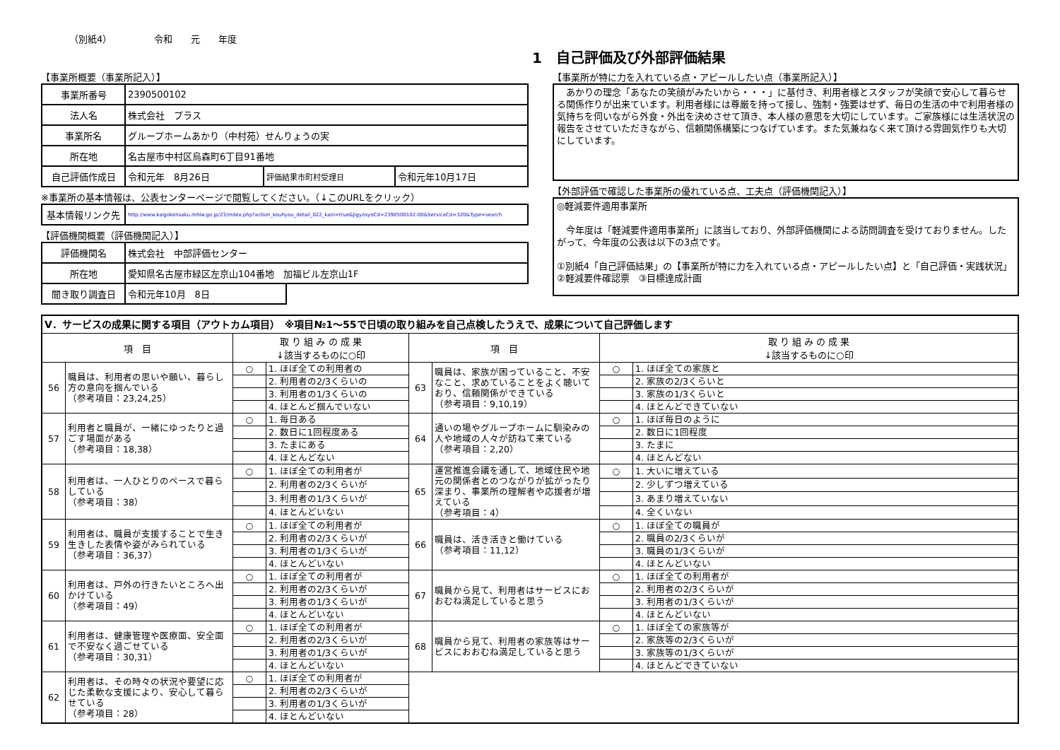（別紙4） 令和　　元　　年度
1　自己評価及び外部評価結果
【事業所概要（事業所記入）】
| 事業所番号 | 2390500102 | | |
| 法人名 | 株式会社 プラス | | |
| 事業所名 | グループホームあかり（中村苑）せんりょうの実 | | |
| 所在地 | 名古屋市中村区烏森町6丁目91番地 | | |
| 自己評価作成日 | 令和元年 8月26日 | 評価結果市町村受理日 | 令和元年10月17日 |
※事業所の基本情報は、公表センターページで閲覧してください。（↓このURLをクリック）
| 基本情報リンク先 | http://www.kaigokensaku.mhlw.go.jp/23/index.php?action_kouhyou_detail_022_kani=true&JigyosyoCd=2390500102-00&ServiceCd=320&Type=search |
【評価機関概要（評価機関記入）】
| 評価機関名 | 株式会社 中部評価センター | |
| 所在地 | 愛知県名古屋市緑区左京山104番地 加福ビル左京山1F | |
| 聞き取り調査日 | 令和元年10月 8日 | |
【事業所が特に力を入れている点・アピールしたい点（事業所記入）】
　あかりの理念「あなたの笑顔がみたいから・・・」に基付き、利用者様とスタッフが笑顔で安心して暮らせる関係作りが出来ています。利用者様には尊厳を持って接し、強制・強要はせず、毎日の生活の中で利用者様の気持ちを伺いながら外食・外出を決めさせて頂き、本人様の意思を大切にしています。ご家族様には生活状況の報告をさせていただきながら、信頼関係構築につなげています。また気兼ねなく来て頂ける雰囲気作りも大切にしています。
【外部評価で確認した事業所の優れている点、工夫点（評価機関記入）】
◎軽減要件適用事業所
　今年度は「軽減要件適用事業所」に該当しており、外部評価機関による訪問調査を受けておりません。したがって、今年度の公表は以下の3点です。
①別紙4「自己評価結果」の【事業所が特に力を入れている点・アピールしたい点】と「自己評価・実践状況」 ②軽減要件確認票　③目標達成計画
| Ⅴ．サービスの成果に関する項目（アウトカム項目） ※項目№1～55で日頃の取り組みを自己点検したうえで、成果について自己評価します | | | | | | | |
| 項 目 | | 取 り 組 み の 成 果 ↓該当するものに○印 | | 項 目 | | 取 り 組 み の 成 果 ↓該当するものに○印 | |
| 56 | 職員は、利用者の思いや願い、暮らし方の意向を掴んでいる （参考項目：23,24,25） | ○ | 1. ほぼ全ての利用者の | 63 | 職員は、家族が困っていること、不安なこと、求めていることをよく聴いており、信頼関係ができている （参考項目：9,10,19） | ○ | 1. ほぼ全ての家族と |
| | | | 2. 利用者の2/3くらいの | | | | 2. 家族の2/3くらいと |
| | | | 3. 利用者の1/3くらいの | | | | 3. 家族の1/3くらいと |
| | | | 4. ほとんど掴んでいない | | | | 4. ほとんどできていない |
| 57 | 利用者と職員が、一緒にゆったりと過ごす場面がある （参考項目：18,38） | ○ | 1. 毎日ある | 64 | 通いの場やグループホームに馴染みの人や地域の人々が訪ねて来ている （参考項目：2,20） | ○ | 1. ほぼ毎日のように |
| | | | 2. 数日に1回程度ある | | | | 2. 数日に1回程度 |
| | | | 3. たまにある | | | | 3. たまに |
| | | | 4. ほとんどない | | | | 4. ほとんどない |
| 58 | 利用者は、一人ひとりのペースで暮らしている （参考項目：38） | ○ | 1. ほぼ全ての利用者が | 65 | 運営推進会議を通して、地域住民や地元の関係者とのつながりが拡がったり深まり、事業所の理解者や応援者が増えている （参考項目：4） | ○ | 1. 大いに増えている |
| | | | 2. 利用者の2/3くらいが | | | | 2. 少しずつ増えている |
| | | | 3. 利用者の1/3くらいが | | | | 3. あまり増えていない |
| | | | 4. ほとんどいない | | | | 4. 全くいない |
| 59 | 利用者は、職員が支援することで生き生きした表情や姿がみられている （参考項目：36,37） | ○ | 1. ほぼ全ての利用者が | 66 | 職員は、活き活きと働けている （参考項目：11,12） | ○ | 1. ほぼ全ての職員が |
| | | | 2. 利用者の2/3くらいが | | | | 2. 職員の2/3くらいが |
| | | | 3. 利用者の1/3くらいが | | | | 3. 職員の1/3くらいが |
| | | | 4. ほとんどいない | | | | 4. ほとんどいない |
| 60 | 利用者は、戸外の行きたいところへ出かけている （参考項目：49） | ○ | 1. ほぼ全ての利用者が | 67 | 職員から見て、利用者はサービスにおおむね満足していると思う | ○ | 1. ほぼ全ての利用者が |
| | | | 2. 利用者の2/3くらいが | | | | 2. 利用者の2/3くらいが |
| | | | 3. 利用者の1/3くらいが | | | | 3. 利用者の1/3くらいが |
| | | | 4. ほとんどいない | | | | 4. ほとんどいない |
| 61 | 利用者は、健康管理や医療面、安全面で不安なく過ごせている （参考項目：30,31） | ○ | 1. ほぼ全ての利用者が | 68 | 職員から見て、利用者の家族等はサービスにおおむね満足していると思う | ○ | 1. ほぼ全ての家族等が |
| | | | 2. 利用者の2/3くらいが | | | | 2. 家族等の2/3くらいが |
| | | | 3. 利用者の1/3くらいが | | | | 3. 家族等の1/3くらいが |
| | | | 4. ほとんどいない | | | | 4. ほとんどできていない |
| 62 | 利用者は、その時々の状況や要望に応じた柔軟な支援により、安心して暮らせている （参考項目：28） | ○ | 1. ほぼ全ての利用者が | | | | |
| | | | 2. 利用者の2/3くらいが | | | | |
| | | | 3. 利用者の1/3くらいが | | | | |
| | | | 4. ほとんどいない | | | | |